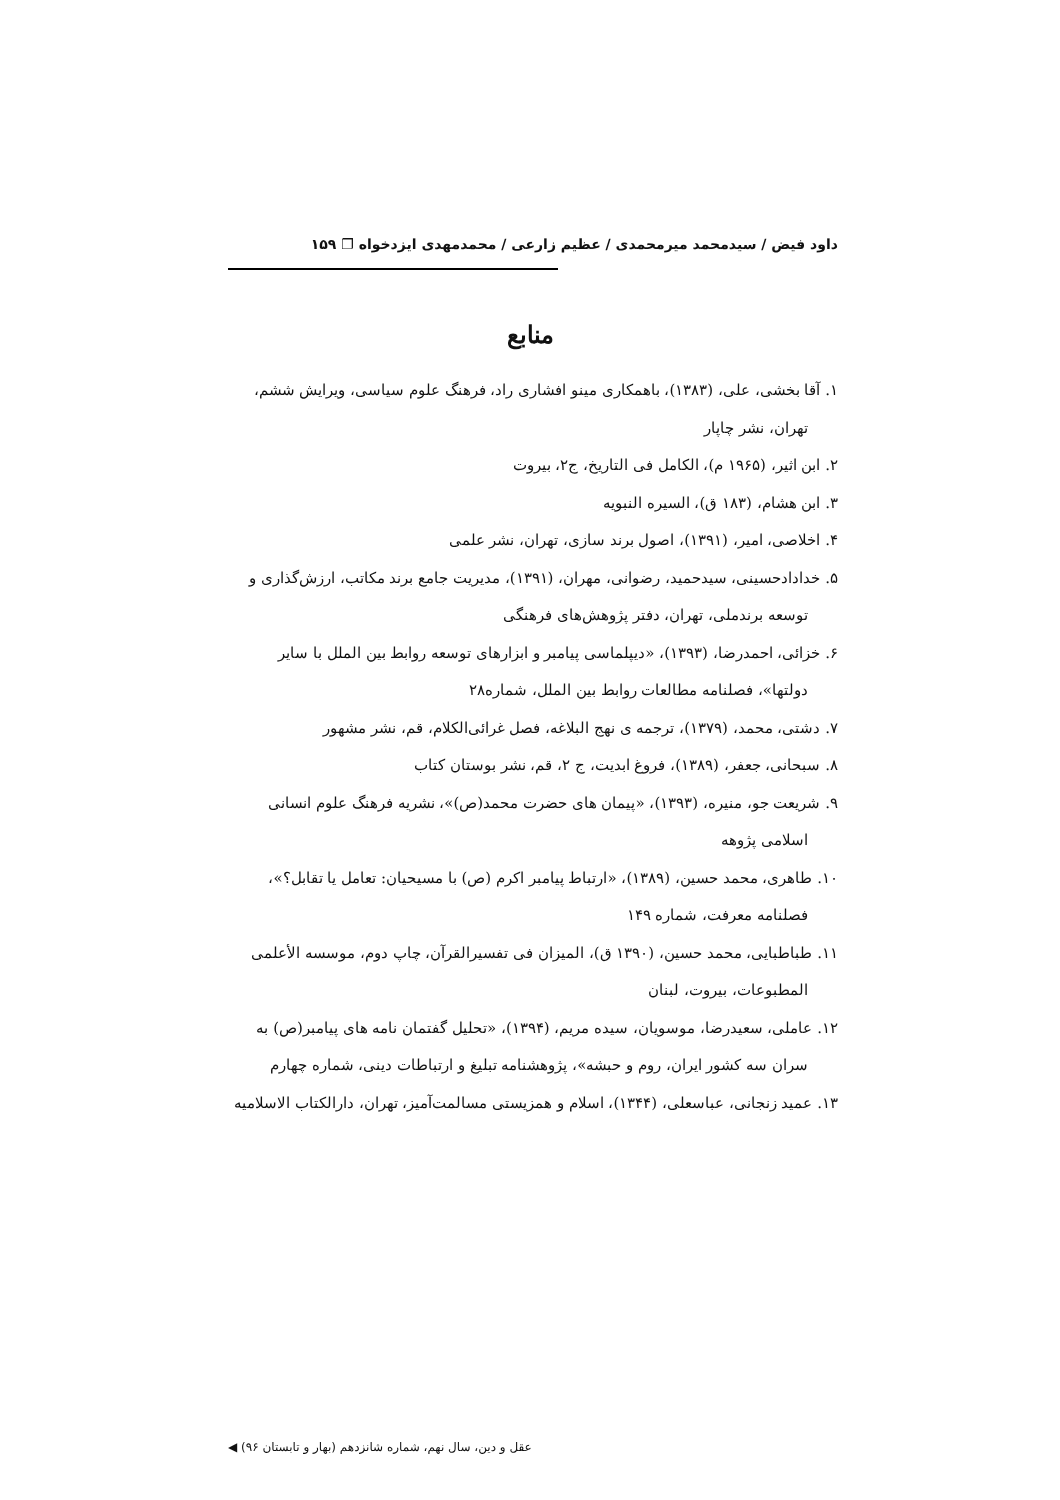داود فیض / سیدمحمد میرمحمدی / عظیم زارعی / محمدمهدی ایزدخواه ❐ ۱۵۹
منابع
۱. آقا بخشی، علی، (۱۳۸۳)، باهمکاری مینو افشاری راد، فرهنگ علوم سیاسی، ویرایش ششم،
تهران، نشر چاپار
۲. ابن اثیر، (۱۹۶۵ م)، الکامل فی التاریخ، ج۲، بیروت
۳. ابن هشام، (۱۸۳ ق)، السیره النبویه
۴. اخلاصی، امیر، (۱۳۹۱)، اصول برند سازی، تهران، نشر علمی
۵. خدادادحسینی، سیدحمید، رضوانی، مهران، (۱۳۹۱)، مدیریت جامع برند مکاتب، ارزش‌گذاری و
توسعه برندملی، تهران، دفتر پژوهش‌های فرهنگی
۶. خزائی، احمدرضا، (۱۳۹۳)، «دیپلماسی پیامبر و ابزارهای توسعه روابط بین الملل با سایر
دولتها»، فصلنامه مطالعات روابط بین الملل، شماره۲۸
۷. دشتی، محمد، (۱۳۷۹)، ترجمه ی نهج البلاغه، فصل غرائی‌الکلام، قم، نشر مشهور
۸. سبحانی، جعفر، (۱۳۸۹)، فروغ ابدیت، ج ۲، قم، نشر بوستان کتاب
۹. شریعت جو، منیره، (۱۳۹۳)، «پیمان های حضرت محمد(ص)»، نشریه فرهنگ علوم انسانی
اسلامی پژوهه
۱۰. طاهری، محمد حسین، (۱۳۸۹)، «ارتباط پیامبر اکرم (ص) با مسیحیان: تعامل یا تقابل؟»،
فصلنامه معرفت، شماره ۱۴۹
۱۱. طباطبایی، محمد حسین، (۱۳۹۰ ق)، المیزان فی تفسیرالقرآن، چاپ دوم، موسسه الأعلمی
المطبوعات، بیروت، لبنان
۱۲. عاملی، سعیدرضا، موسویان، سیده مریم، (۱۳۹۴)، «تحلیل گفتمان نامه های پیامبر(ص) به
سران سه کشور ایران، روم و حبشه»، پژوهشنامه تبلیغ و ارتباطات دینی، شماره چهارم
۱۳. عمید زنجانی، عباسعلی، (۱۳۴۴)، اسلام و همزیستی مسالمت‌آمیز، تهران، دارالکتاب الاسلامیه
عقل و دین، سال نهم، شماره شانزدهم (بهار و تابستان ۹۶) ◀